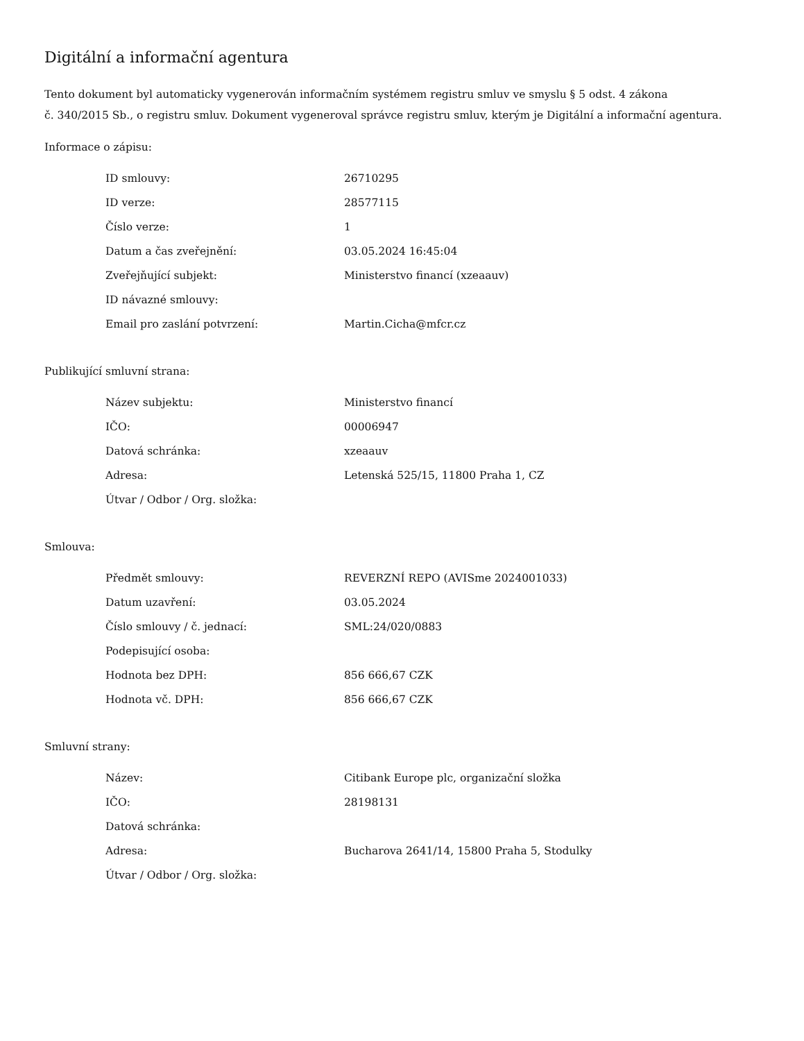Digitální a informační agentura
Tento dokument byl automaticky vygenerován informačním systémem registru smluv ve smyslu § 5 odst. 4 zákona
č. 340/2015 Sb., o registru smluv. Dokument vygeneroval správce registru smluv, kterým je Digitální a informační agentura.
Informace o zápisu:
| ID smlouvy: | 26710295 |
| ID verze: | 28577115 |
| Číslo verze: | 1 |
| Datum a čas zveřejnění: | 03.05.2024 16:45:04 |
| Zveřejňující subjekt: | Ministerstvo financí (xzeaauv) |
| ID návazné smlouvy: | |
| Email pro zaslání potvrzení: | Martin.Cicha@mfcr.cz |
Publikující smluvní strana:
| Název subjektu: | Ministerstvo financí |
| IČO: | 00006947 |
| Datová schránka: | xzeaauv |
| Adresa: | Letenská 525/15, 11800 Praha 1, CZ |
| Útvar / Odbor / Org. složka: | |
Smlouva:
| Předmět smlouvy: | REVERZNÍ REPO (AVISme 2024001033) |
| Datum uzavření: | 03.05.2024 |
| Číslo smlouvy / č. jednací: | SML:24/020/0883 |
| Podepisující osoba: | |
| Hodnota bez DPH: | 856 666,67 CZK |
| Hodnota vč. DPH: | 856 666,67 CZK |
Smluvní strany:
| Název: | Citibank Europe plc, organizační složka |
| IČO: | 28198131 |
| Datová schránka: | |
| Adresa: | Bucharova 2641/14, 15800 Praha 5, Stodulky |
| Útvar / Odbor / Org. složka: | |